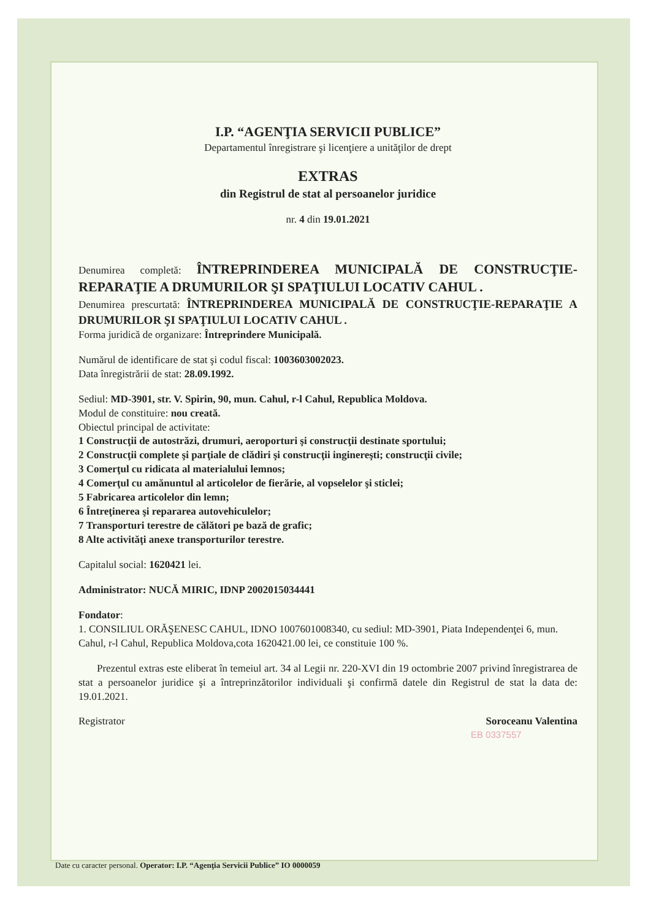I.P. “AGENŢIA SERVICII PUBLICE”
Departamentul înregistrare şi licenţiere a unităţilor de drept
EXTRAS
din Registrul de stat al persoanelor juridice
nr. 4 din 19.01.2021
Denumirea completă: ÎNTREPRINDEREA MUNICIPALĂ DE CONSTRUCŢIE-REPARAŢIE A DRUMURILOR ŞI SPAŢIULUI LOCATIV CAHUL .
Denumirea prescurtată: ÎNTREPRINDEREA MUNICIPALĂ DE CONSTRUCŢIE-REPARAŢIE A DRUMURILOR ŞI SPAŢIULUI LOCATIV CAHUL .
Forma juridică de organizare: Întreprindere Municipală.
Numărul de identificare de stat şi codul fiscal: 1003603002023.
Data înregistrării de stat: 28.09.1992.
Sediul: MD-3901, str. V. Spirin, 90, mun. Cahul, r-l Cahul, Republica Moldova.
Modul de constituire: nou creată.
Obiectul principal de activitate:
1 Construcţii de autostrăzi, drumuri, aeroporturi şi construcţii destinate sportului;
2 Construcţii complete şi parţiale de clădiri şi construcţii inginereşti; construcţii civile;
3 Comerţul cu ridicata al materialului lemnos;
4 Comerţul cu amănuntul al articolelor de fierărie, al vopselelor şi sticlei;
5 Fabricarea articolelor din lemn;
6 Întreţinerea şi repararea autovehiculelor;
7 Transporturi terestre de călători pe bază de grafic;
8 Alte activităţi anexe transporturilor terestre.
Capitalul social: 1620421 lei.
Administrator: NUCĂ MIRIC, IDNP 2002015034441
Fondator:
1. CONSILIUL ORĂŞENESC CAHUL, IDNO 1007601008340, cu sediul: MD-3901, Piata Independenţei 6, mun. Cahul, r-l Cahul, Republica Moldova,cota 1620421.00 lei, ce constituie 100 %.
Prezentul extras este eliberat în temeiul art. 34 al Legii nr. 220-XVI din 19 octombrie 2007 privind înregistrarea de stat a persoanelor juridice şi a întreprinzătorilor individuali şi confirmă datele din Registrul de stat la data de: 19.01.2021.
Registrator Soroceanu Valentina
EB 0337557
Date cu caracter personal. Operator: I.P. “Agenţia Servicii Publice” IO 0000059